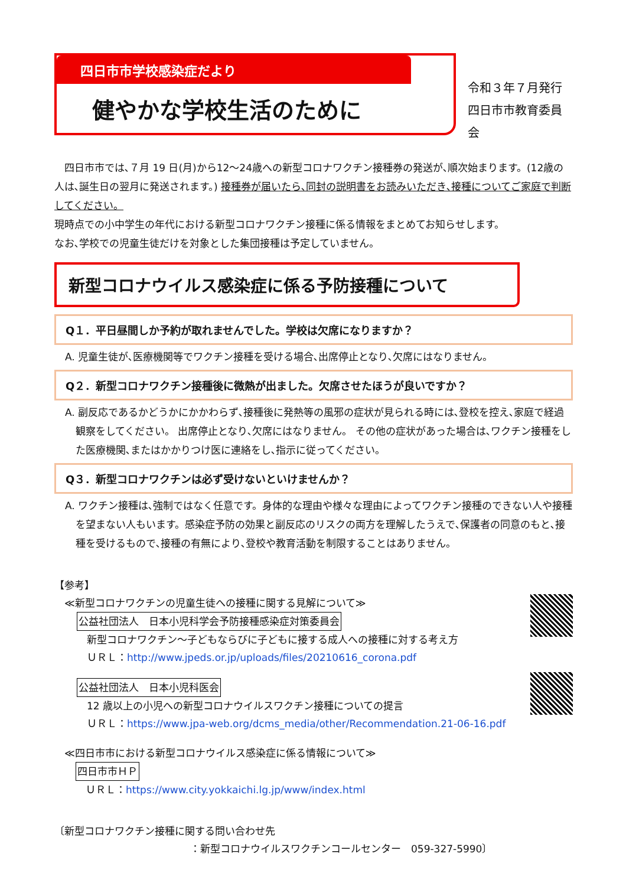四日市市学校感染症だより
健やかな学校生活のために
令和３年７月発行
四日市市教育委員会
　四日市市では､７月 19 日(月)から12～24歳への新型コロナワクチン接種券の発送が､順次始まります。(12歳の人は､誕生日の翌月に発送されます。) 接種券が届いたら､同封の説明書をお読みいただき､接種についてご家庭で判断してください。
現時点での小中学生の年代における新型コロナワクチン接種に係る情報をまとめてお知らせします。
なお､学校での児童生徒だけを対象とした集団接種は予定していません。
新型コロナウイルス感染症に係る予防接種について
Q１．平日昼間しか予約が取れませんでした。学校は欠席になりますか？
A. 児童生徒が､医療機関等でワクチン接種を受ける場合､出席停止となり､欠席にはなりません。
Q２．新型コロナワクチン接種後に微熱が出ました。欠席させたほうが良いですか？
A. 副反応であるかどうかにかかわらず､接種後に発熱等の風邪の症状が見られる時には､登校を控え､家庭で経過観察をしてください。 出席停止となり､欠席にはなりません。 その他の症状があった場合は､ワクチン接種をした医療機関､またはかかりつけ医に連絡をし､指示に従ってください。
Q３．新型コロナワクチンは必ず受けないといけませんか？
A. ワクチン接種は､強制ではなく任意です。身体的な理由や様々な理由によってワクチン接種のできない人や接種を望まない人もいます。感染症予防の効果と副反応のリスクの両方を理解したうえで､保護者の同意のもと､接種を受けるもので､接種の有無により､登校や教育活動を制限することはありません。
【参考】
　≪新型コロナワクチンの児童生徒への接種に関する見解について≫
公益社団法人　日本小児科学会予防接種感染症対策委員会
　新型コロナワクチン～子どもならびに子どもに接する成人への接種に対する考え方
　ＵＲＬ：http://www.jpeds.or.jp/uploads/files/20210616_corona.pdf
公益社団法人　日本小児科医会
　12 歳以上の小児への新型コロナウイルスワクチン接種についての提言
　ＵＲＬ：https://www.jpa-web.org/dcms_media/other/Recommendation.21-06-16.pdf
　≪四日市市における新型コロナウイルス感染症に係る情報について≫
四日市市ＨＰ
　ＵＲＬ：https://www.city.yokkaichi.lg.jp/www/index.html
〔新型コロナワクチン接種に関する問い合わせ先
：新型コロナウイルスワクチンコールセンター　059-327-5990〕